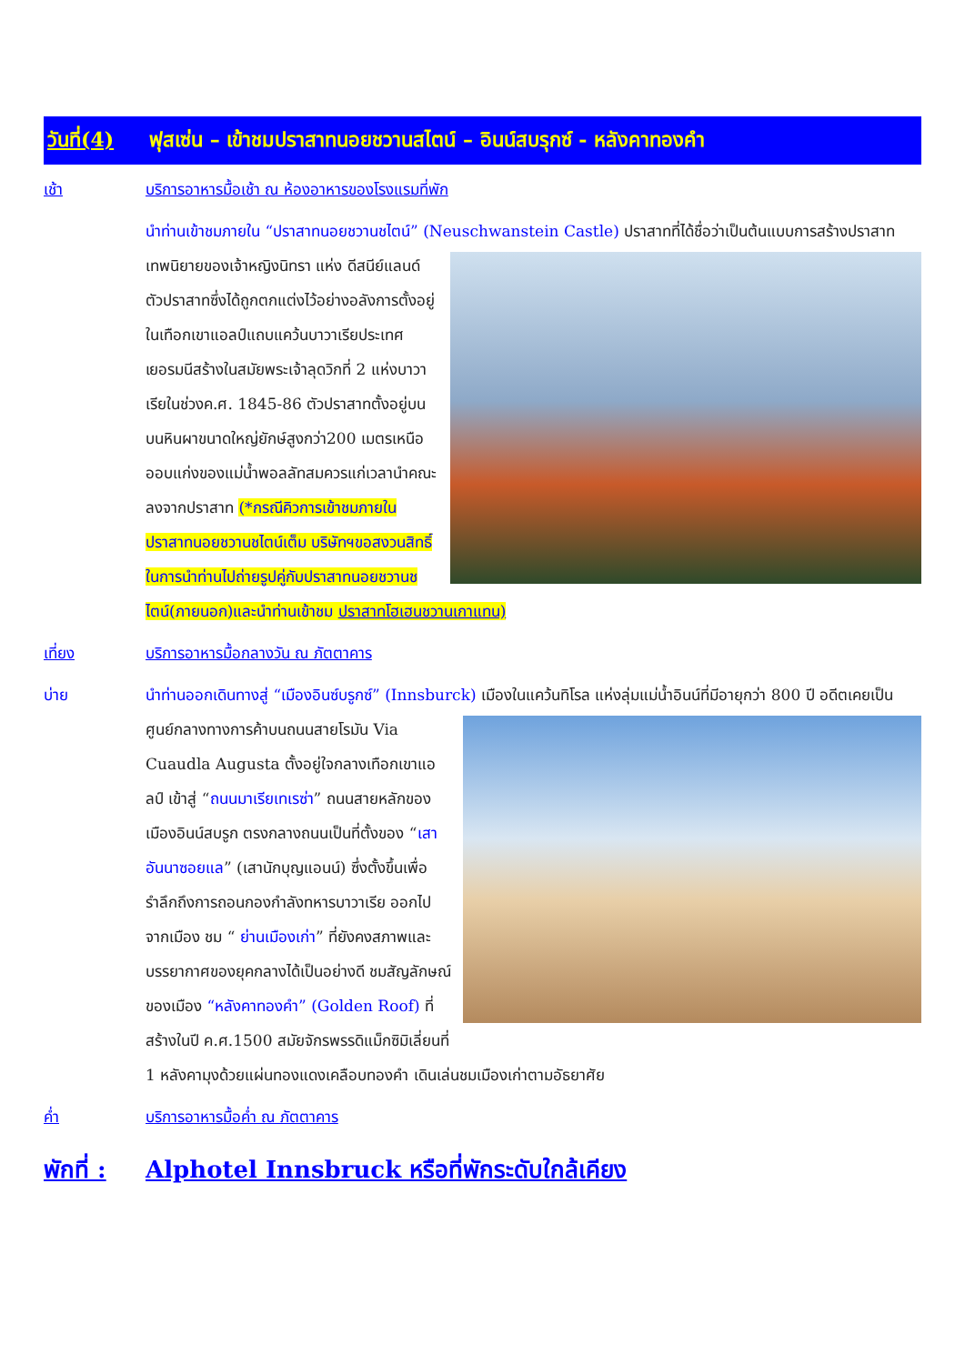วันที่(4)
ฟุสเซ่น – เข้าชมปราสาทนอยชวานสไตน์ – อินน์สบรุกซ์ - หลังคาทองคำ
เช้า บริการอาหารมื้อเช้า ณ ห้องอาหารของโรงแรมที่พัก
นำท่านเข้าชมภายใน “ปราสาทนอยชวานชไตน์” (Neuschwanstein Castle) ปราสาทที่ได้ชื่อว่าเป็นต้นแบบการสร้างปราสาทเทพนิยายของเจ้าหญิงนิทรา
แห่ง ดีสนีย์แลนด์ ตัวปราสาทซึ่งได้ถูกตกแต่งไว้อย่างอลังการตั้งอยู่ในเทือกเขาแอลป์แถบแคว้นบาวาเรียประเทศเยอรมนีสร้างในสมัยพระเจ้าลุดวิกที่ 2 แห่งบาวาเรียในช่วงค.ศ. 1845-86 ตัวปราสาทตั้งอยู่บนบนหินผาขนาดใหญ่ยักษ์สูงกว่า200 เมตรเหนือออบแก่งของแม่น้ำพอลลัทสมควรแก่เวลานำคณะลงจากปราสาท (*กรณีคิวการเข้าชมภายในปราสาทนอยชวานชไตน์เต็ม บริษัทฯขอสงวนสิทธิ์ในการนำท่านไปถ่ายรูปคู่กับปราสาทนอยชวานชไตน์(ภายนอก)และนำท่านเข้าชม ปราสาทโฮเฮนชวานเกาแทน)
เที่ยง บริการอาหารมื้อกลางวัน ณ ภัตตาคาร
บ่าย นำท่านออกเดินทางสู่ “เมืองอินซ์บรูกซ์” (Innsburck) เมืองในแคว้นทิโรล แห่งลุ่มแม่น้ำอินน์ที่มีอายุกว่า 800 ปี
อดีตเคยเป็นศูนย์กลางทางการค้าบนถนนสายโรมัน Via Cuaudla Augusta ตั้งอยู่ใจกลางเทือกเขาแอลป์ เข้าสู่ “ถนนมาเรียเทเรซ่า” ถนนสายหลักของเมืองอินน์สบรูก ตรงกลางถนนเป็นที่ตั้งของ “เสาอันนาซอยแล” (เสานักบุญแอนน์) ซึ่งตั้งขึ้นเพื่อรำลึกถึงการถอนกองกำลังทหารบาวาเรีย ออกไปจากเมือง ชม “ ย่านเมืองเก่า” ที่ยังคงสภาพและบรรยากาศของยุคกลางได้เป็นอย่างดี ชมสัญลักษณ์ของเมือง “หลังคาทองคำ” (Golden Roof) ที่สร้างในปี ค.ศ.1500 สมัยจักรพรรดิแม็กซิมิเลี่ยนที่ 1 หลังคามุงด้วยแผ่นทองแดงเคลือบทองคำ เดินเล่นชมเมืองเก่าตามอัธยาศัย
ค่ำ บริการอาหารมื้อค่ำ ณ ภัตตาคาร
พักที่ :
Alphotel Innsbruck หรือที่พักระดับใกล้เคียง